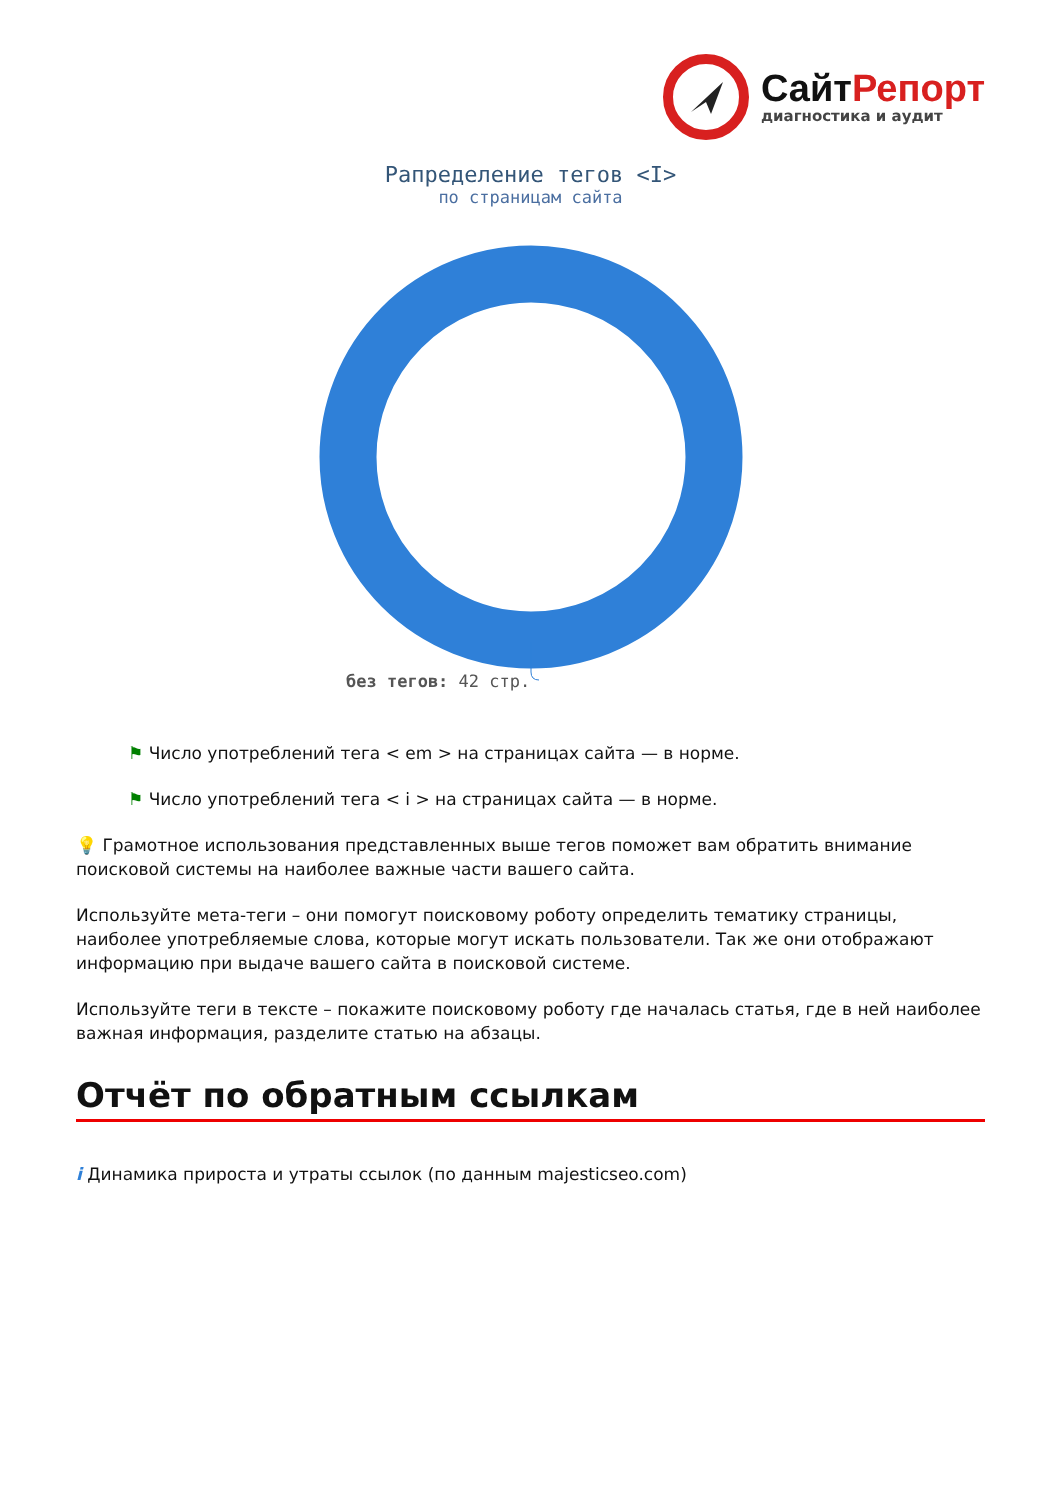Сайт Репорт
диагностика и аудит
Рапределение тегов <I>
по страницам сайта
без тегов: 42 стр.
⚑ Число употреблений тега < em > на страницах сайта — в норме.
⚑ Число употреблений тега < i > на страницах сайта — в норме.
💡 Грамотное использования представленных выше тегов поможет вам обратить внимание поисковой системы на наиболее важные части вашего сайта.
Используйте мета-теги – они помогут поисковому роботу определить тематику страницы, наиболее употребляемые слова, которые могут искать пользователи. Так же они отображают информацию при выдаче вашего сайта в поисковой системе.
Используйте теги в тексте – покажите поисковому роботу где началась статья, где в ней наиболее важная информация, разделите статью на абзацы.
Отчёт по обратным ссылкам
i Динамика прироста и утраты ссылок (по данным majesticseo.com)